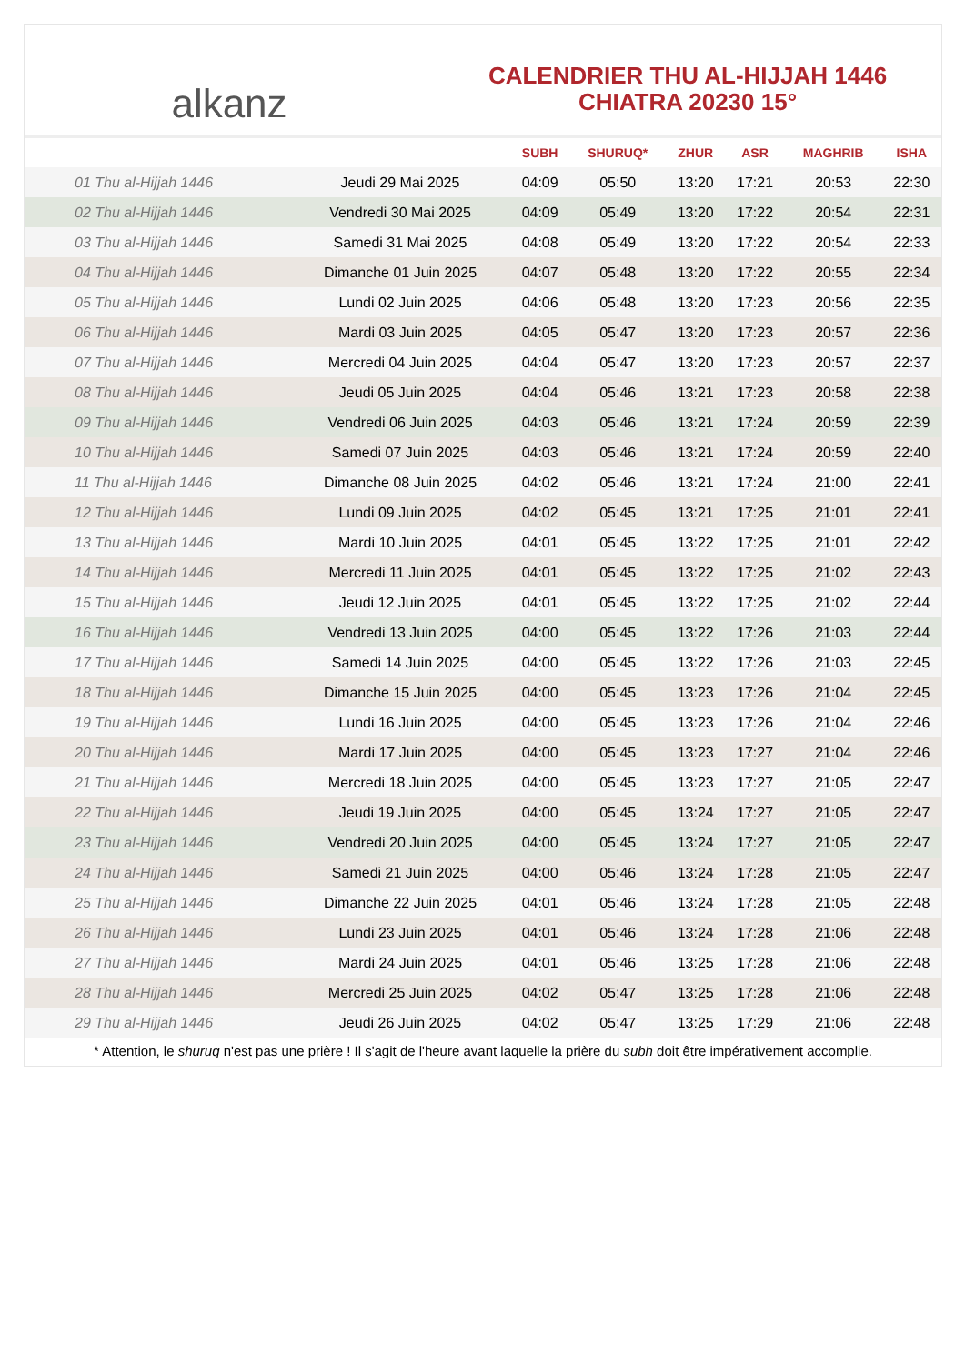alkanz
CALENDRIER THU AL-HIJJAH 1446
CHIATRA 20230 15°
| | | SUBH | SHURUQ* | ZHUR | ASR | MAGHRIB | ISHA |
| --- | --- | --- | --- | --- | --- | --- | --- |
| 01 Thu al-Hijjah 1446 | Jeudi 29 Mai 2025 | 04:09 | 05:50 | 13:20 | 17:21 | 20:53 | 22:30 |
| 02 Thu al-Hijjah 1446 | Vendredi 30 Mai 2025 | 04:09 | 05:49 | 13:20 | 17:22 | 20:54 | 22:31 |
| 03 Thu al-Hijjah 1446 | Samedi 31 Mai 2025 | 04:08 | 05:49 | 13:20 | 17:22 | 20:54 | 22:33 |
| 04 Thu al-Hijjah 1446 | Dimanche 01 Juin 2025 | 04:07 | 05:48 | 13:20 | 17:22 | 20:55 | 22:34 |
| 05 Thu al-Hijjah 1446 | Lundi 02 Juin 2025 | 04:06 | 05:48 | 13:20 | 17:23 | 20:56 | 22:35 |
| 06 Thu al-Hijjah 1446 | Mardi 03 Juin 2025 | 04:05 | 05:47 | 13:20 | 17:23 | 20:57 | 22:36 |
| 07 Thu al-Hijjah 1446 | Mercredi 04 Juin 2025 | 04:04 | 05:47 | 13:20 | 17:23 | 20:57 | 22:37 |
| 08 Thu al-Hijjah 1446 | Jeudi 05 Juin 2025 | 04:04 | 05:46 | 13:21 | 17:23 | 20:58 | 22:38 |
| 09 Thu al-Hijjah 1446 | Vendredi 06 Juin 2025 | 04:03 | 05:46 | 13:21 | 17:24 | 20:59 | 22:39 |
| 10 Thu al-Hijjah 1446 | Samedi 07 Juin 2025 | 04:03 | 05:46 | 13:21 | 17:24 | 20:59 | 22:40 |
| 11 Thu al-Hijjah 1446 | Dimanche 08 Juin 2025 | 04:02 | 05:46 | 13:21 | 17:24 | 21:00 | 22:41 |
| 12 Thu al-Hijjah 1446 | Lundi 09 Juin 2025 | 04:02 | 05:45 | 13:21 | 17:25 | 21:01 | 22:41 |
| 13 Thu al-Hijjah 1446 | Mardi 10 Juin 2025 | 04:01 | 05:45 | 13:22 | 17:25 | 21:01 | 22:42 |
| 14 Thu al-Hijjah 1446 | Mercredi 11 Juin 2025 | 04:01 | 05:45 | 13:22 | 17:25 | 21:02 | 22:43 |
| 15 Thu al-Hijjah 1446 | Jeudi 12 Juin 2025 | 04:01 | 05:45 | 13:22 | 17:25 | 21:02 | 22:44 |
| 16 Thu al-Hijjah 1446 | Vendredi 13 Juin 2025 | 04:00 | 05:45 | 13:22 | 17:26 | 21:03 | 22:44 |
| 17 Thu al-Hijjah 1446 | Samedi 14 Juin 2025 | 04:00 | 05:45 | 13:22 | 17:26 | 21:03 | 22:45 |
| 18 Thu al-Hijjah 1446 | Dimanche 15 Juin 2025 | 04:00 | 05:45 | 13:23 | 17:26 | 21:04 | 22:45 |
| 19 Thu al-Hijjah 1446 | Lundi 16 Juin 2025 | 04:00 | 05:45 | 13:23 | 17:26 | 21:04 | 22:46 |
| 20 Thu al-Hijjah 1446 | Mardi 17 Juin 2025 | 04:00 | 05:45 | 13:23 | 17:27 | 21:04 | 22:46 |
| 21 Thu al-Hijjah 1446 | Mercredi 18 Juin 2025 | 04:00 | 05:45 | 13:23 | 17:27 | 21:05 | 22:47 |
| 22 Thu al-Hijjah 1446 | Jeudi 19 Juin 2025 | 04:00 | 05:45 | 13:24 | 17:27 | 21:05 | 22:47 |
| 23 Thu al-Hijjah 1446 | Vendredi 20 Juin 2025 | 04:00 | 05:45 | 13:24 | 17:27 | 21:05 | 22:47 |
| 24 Thu al-Hijjah 1446 | Samedi 21 Juin 2025 | 04:00 | 05:46 | 13:24 | 17:28 | 21:05 | 22:47 |
| 25 Thu al-Hijjah 1446 | Dimanche 22 Juin 2025 | 04:01 | 05:46 | 13:24 | 17:28 | 21:05 | 22:48 |
| 26 Thu al-Hijjah 1446 | Lundi 23 Juin 2025 | 04:01 | 05:46 | 13:24 | 17:28 | 21:06 | 22:48 |
| 27 Thu al-Hijjah 1446 | Mardi 24 Juin 2025 | 04:01 | 05:46 | 13:25 | 17:28 | 21:06 | 22:48 |
| 28 Thu al-Hijjah 1446 | Mercredi 25 Juin 2025 | 04:02 | 05:47 | 13:25 | 17:28 | 21:06 | 22:48 |
| 29 Thu al-Hijjah 1446 | Jeudi 26 Juin 2025 | 04:02 | 05:47 | 13:25 | 17:29 | 21:06 | 22:48 |
* Attention, le shuruq n'est pas une prière ! Il s'agit de l'heure avant laquelle la prière du subh doit être impérativement accomplie.